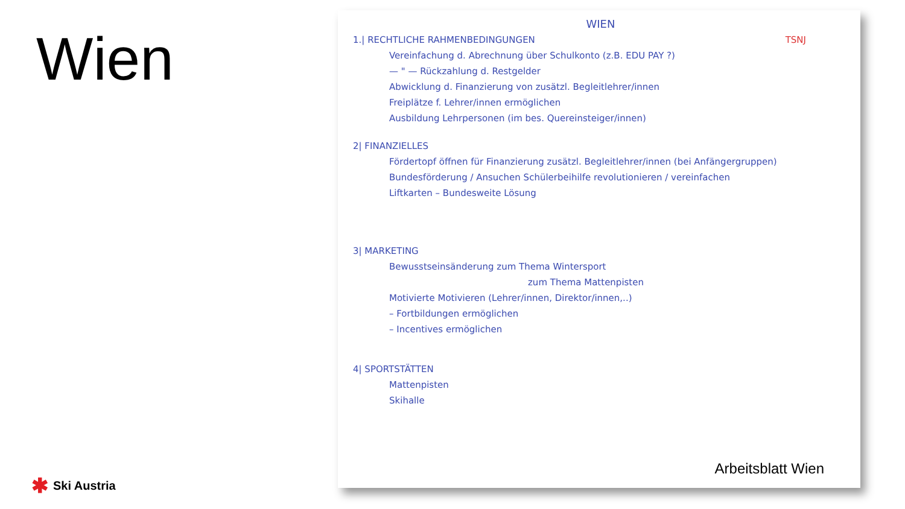Wien
✱ Ski Austria
TSNJ
WIEN
1.| RECHTLICHE RAHMENBEDINGUNGEN
Vereinfachung d. Abrechnung über Schulkonto (z.B. EDU PAY ?)
— " — Rückzahlung d. Restgelder
Abwicklung d. Finanzierung von zusätzl. Begleitlehrer/innen
Freiplätze f. Lehrer/innen ermöglichen
Ausbildung Lehrpersonen (im bes. Quereinsteiger/innen)
2| FINANZIELLES
Fördertopf öffnen für Finanzierung zusätzl. Begleitlehrer/innen (bei Anfängergruppen)
Bundesförderung / Ansuchen Schülerbeihilfe revolutionieren / vereinfachen
Liftkarten – Bundesweite Lösung
3| MARKETING
Bewusstseinsänderung zum Thema Wintersport
zum Thema Mattenpisten
Motivierte Motivieren (Lehrer/innen, Direktor/innen,..)
– Fortbildungen ermöglichen
– Incentives ermöglichen
4| SPORTSTÄTTEN
Mattenpisten
Skihalle
Arbeitsblatt Wien